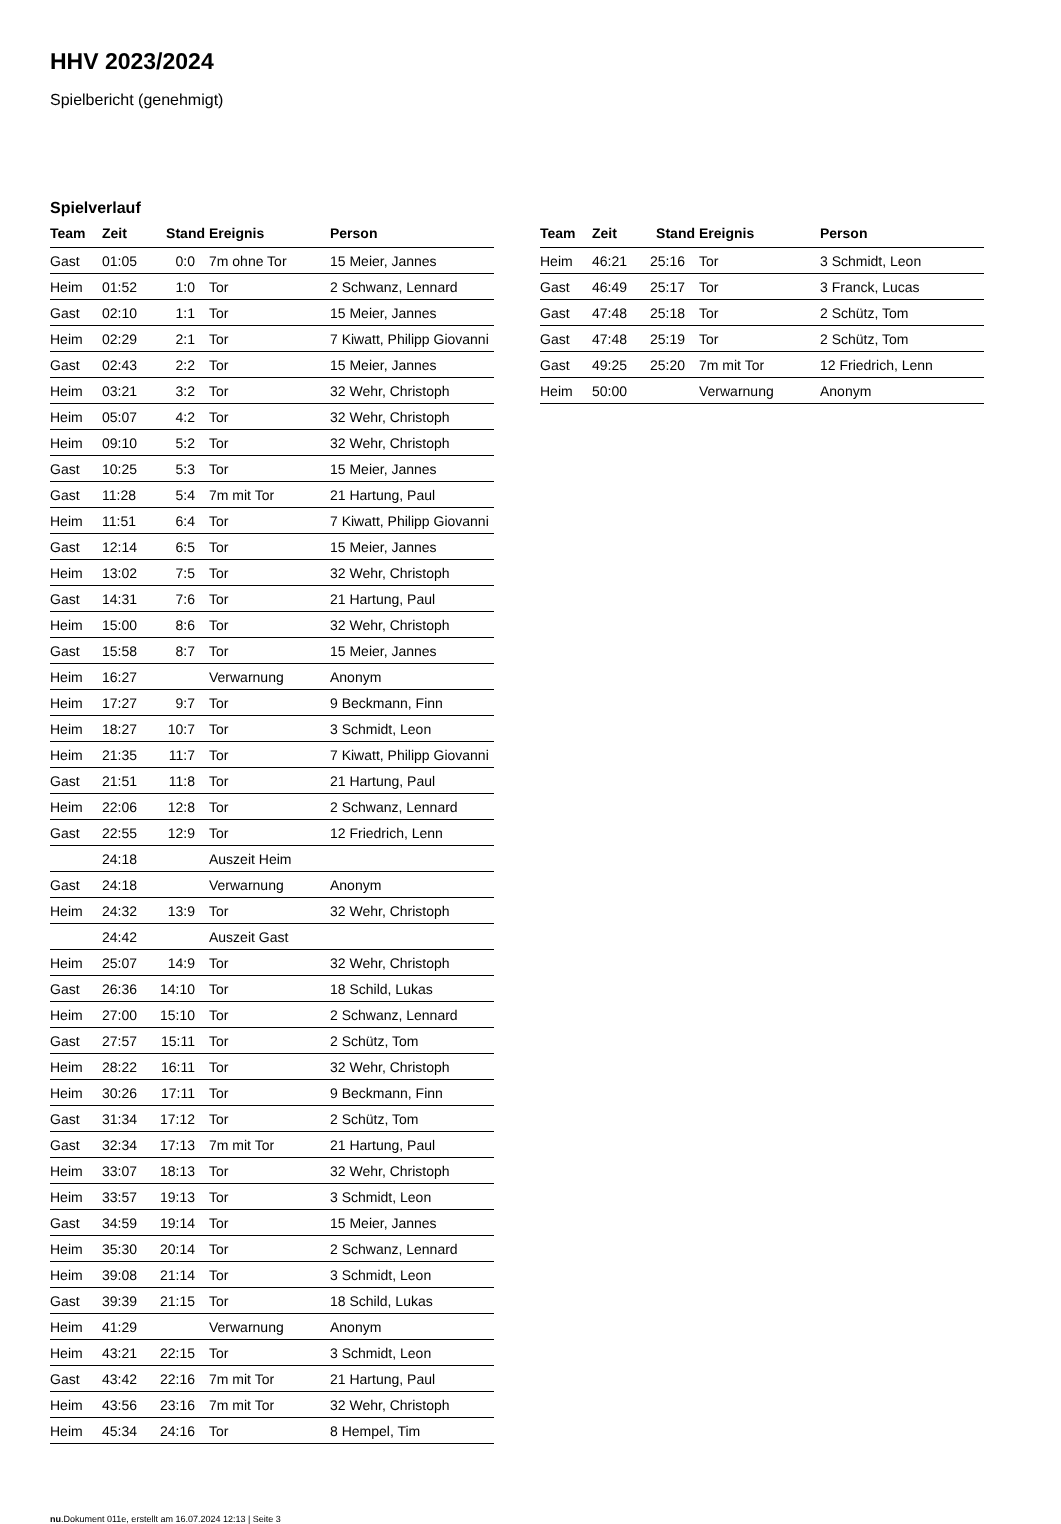HHV 2023/2024
Spielbericht (genehmigt)
Spielverlauf
| Team | Zeit | Stand | Ereignis | Person |
| --- | --- | --- | --- | --- |
| Gast | 01:05 | 0:0 | 7m ohne Tor | 15 Meier, Jannes |
| Heim | 01:52 | 1:0 | Tor | 2 Schwanz, Lennard |
| Gast | 02:10 | 1:1 | Tor | 15 Meier, Jannes |
| Heim | 02:29 | 2:1 | Tor | 7 Kiwatt, Philipp Giovanni |
| Gast | 02:43 | 2:2 | Tor | 15 Meier, Jannes |
| Heim | 03:21 | 3:2 | Tor | 32 Wehr, Christoph |
| Heim | 05:07 | 4:2 | Tor | 32 Wehr, Christoph |
| Heim | 09:10 | 5:2 | Tor | 32 Wehr, Christoph |
| Gast | 10:25 | 5:3 | Tor | 15 Meier, Jannes |
| Gast | 11:28 | 5:4 | 7m mit Tor | 21 Hartung, Paul |
| Heim | 11:51 | 6:4 | Tor | 7 Kiwatt, Philipp Giovanni |
| Gast | 12:14 | 6:5 | Tor | 15 Meier, Jannes |
| Heim | 13:02 | 7:5 | Tor | 32 Wehr, Christoph |
| Gast | 14:31 | 7:6 | Tor | 21 Hartung, Paul |
| Heim | 15:00 | 8:6 | Tor | 32 Wehr, Christoph |
| Gast | 15:58 | 8:7 | Tor | 15 Meier, Jannes |
| Heim | 16:27 | | Verwarnung | Anonym |
| Heim | 17:27 | 9:7 | Tor | 9 Beckmann, Finn |
| Heim | 18:27 | 10:7 | Tor | 3 Schmidt, Leon |
| Heim | 21:35 | 11:7 | Tor | 7 Kiwatt, Philipp Giovanni |
| Gast | 21:51 | 11:8 | Tor | 21 Hartung, Paul |
| Heim | 22:06 | 12:8 | Tor | 2 Schwanz, Lennard |
| Gast | 22:55 | 12:9 | Tor | 12 Friedrich, Lenn |
| | 24:18 | | Auszeit Heim | |
| Gast | 24:18 | | Verwarnung | Anonym |
| Heim | 24:32 | 13:9 | Tor | 32 Wehr, Christoph |
| | 24:42 | | Auszeit Gast | |
| Heim | 25:07 | 14:9 | Tor | 32 Wehr, Christoph |
| Gast | 26:36 | 14:10 | Tor | 18 Schild, Lukas |
| Heim | 27:00 | 15:10 | Tor | 2 Schwanz, Lennard |
| Gast | 27:57 | 15:11 | Tor | 2 Schütz, Tom |
| Heim | 28:22 | 16:11 | Tor | 32 Wehr, Christoph |
| Heim | 30:26 | 17:11 | Tor | 9 Beckmann, Finn |
| Gast | 31:34 | 17:12 | Tor | 2 Schütz, Tom |
| Gast | 32:34 | 17:13 | 7m mit Tor | 21 Hartung, Paul |
| Heim | 33:07 | 18:13 | Tor | 32 Wehr, Christoph |
| Heim | 33:57 | 19:13 | Tor | 3 Schmidt, Leon |
| Gast | 34:59 | 19:14 | Tor | 15 Meier, Jannes |
| Heim | 35:30 | 20:14 | Tor | 2 Schwanz, Lennard |
| Heim | 39:08 | 21:14 | Tor | 3 Schmidt, Leon |
| Gast | 39:39 | 21:15 | Tor | 18 Schild, Lukas |
| Heim | 41:29 | | Verwarnung | Anonym |
| Heim | 43:21 | 22:15 | Tor | 3 Schmidt, Leon |
| Gast | 43:42 | 22:16 | 7m mit Tor | 21 Hartung, Paul |
| Heim | 43:56 | 23:16 | 7m mit Tor | 32 Wehr, Christoph |
| Heim | 45:34 | 24:16 | Tor | 8 Hempel, Tim |
| Team | Zeit | Stand | Ereignis | Person |
| --- | --- | --- | --- | --- |
| Heim | 46:21 | 25:16 | Tor | 3 Schmidt, Leon |
| Gast | 46:49 | 25:17 | Tor | 3 Franck, Lucas |
| Gast | 47:48 | 25:18 | Tor | 2 Schütz, Tom |
| Gast | 47:48 | 25:19 | Tor | 2 Schütz, Tom |
| Gast | 49:25 | 25:20 | 7m mit Tor | 12 Friedrich, Lenn |
| Heim | 50:00 | | Verwarnung | Anonym |
nu.Dokument 011e, erstellt am 16.07.2024 12:13 | Seite 3